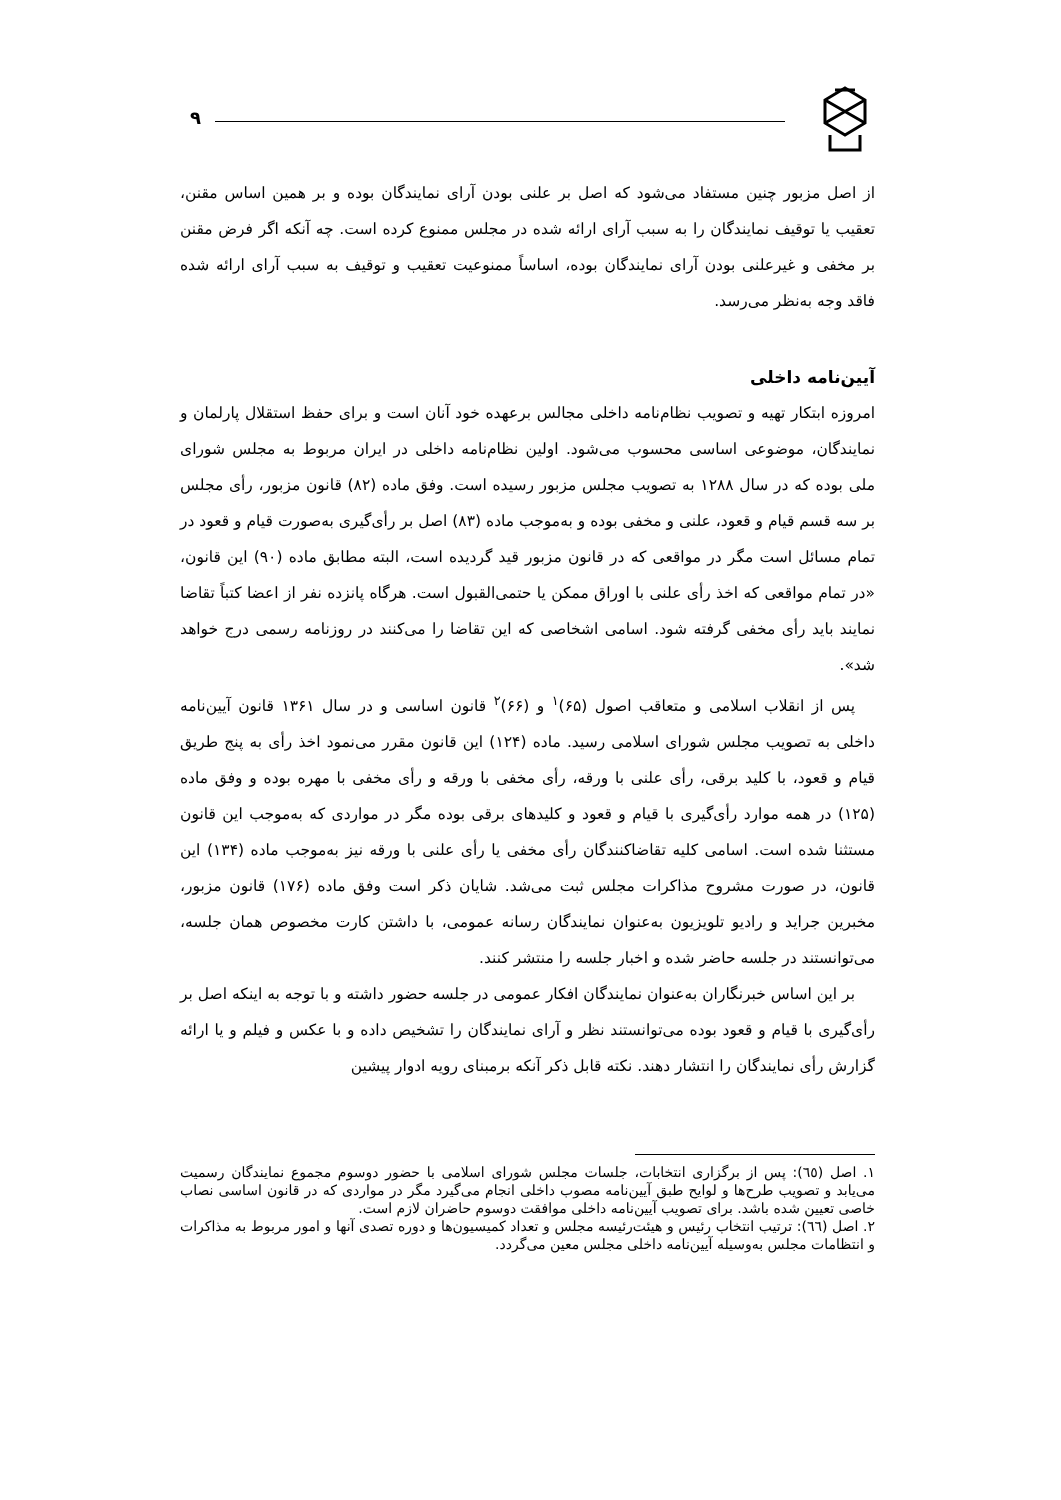۹
از اصل مزبور چنین مستفاد می‌شود که اصل بر علنی بودن آرای نمایندگان بوده و بر همین اساس مقنن، تعقیب یا توقیف نمایندگان را به سبب آرای ارائه شده در مجلس ممنوع کرده است. چه آنکه اگر فرض مقنن بر مخفی و غیرعلنی بودن آرای نمایندگان بوده، اساساً ممنوعیت تعقیب و توقیف به سبب آرای ارائه شده فاقد وجه به‌نظر می‌رسد.
آیین‌نامه داخلی
امروزه ابتکار تهیه و تصویب نظام‌نامه داخلی مجالس برعهده خود آنان است و برای حفظ استقلال پارلمان و نمایندگان، موضوعی اساسی محسوب می‌شود. اولین نظام‌نامه داخلی در ایران مربوط به مجلس شورای ملی بوده که در سال ۱۲۸۸ به تصویب مجلس مزبور رسیده است. وفق ماده (۸۲) قانون مزبور، رأی مجلس بر سه قسم قیام و قعود، علنی و مخفی بوده و به‌موجب ماده (۸۳) اصل بر رأی‌گیری به‌صورت قیام و قعود در تمام مسائل است مگر در مواقعی که در قانون مزبور قید گردیده است، البته مطابق ماده (۹۰) این قانون، «در تمام مواقعی که اخذ رأی علنی با اوراق ممکن یا حتمی‌القبول است. هرگاه پانزده نفر از اعضا کتباً تقاضا نمایند باید رأی مخفی گرفته شود. اسامی اشخاصی که این تقاضا را می‌کنند در روزنامه رسمی درج خواهد شد».
پس از انقلاب اسلامی و متعاقب اصول (۶۵)<sup>۱</sup> و (۶۶)<sup>۲</sup> قانون اساسی و در سال ۱۳۶۱ قانون آیین‌نامه داخلی به تصویب مجلس شورای اسلامی رسید. ماده (۱۲۴) این قانون مقرر می‌نمود اخذ رأی به پنج طریق قیام و قعود، با کلید برقی، رأی علنی با ورقه، رأی مخفی با ورقه و رأی مخفی با مهره بوده و وفق ماده (۱۲۵) در همه موارد رأی‌گیری با قیام و قعود و کلیدهای برقی بوده مگر در مواردی که به‌موجب این قانون مستثنا شده است. اسامی کلیه تقاضاکنندگان رأی مخفی یا رأی علنی با ورقه نیز به‌موجب ماده (۱۳۴) این قانون، در صورت مشروح مذاکرات مجلس ثبت می‌شد. شایان ذکر است وفق ماده (۱۷۶) قانون مزبور، مخبرین جراید و رادیو تلویزیون به‌عنوان نمایندگان رسانه عمومی، با داشتن کارت مخصوص همان جلسه، می‌توانستند در جلسه حاضر شده و اخبار جلسه را منتشر کنند.
بر این اساس خبرنگاران به‌عنوان نمایندگان افکار عمومی در جلسه حضور داشته و با توجه به اینکه اصل بر رأی‌گیری با قیام و قعود بوده می‌توانستند نظر و آرای نمایندگان را تشخیص داده و با عکس و فیلم و یا ارائه گزارش رأی نمایندگان را انتشار دهند. نکته قابل ذکر آنکه برمبنای رویه ادوار پیشین
۱. اصل (٦٥): پس از برگزاری انتخابات، جلسات مجلس شورای اسلامی با حضور دوسوم مجموع نمایندگان رسمیت می‌یابد و تصویب طرح‌ها و لوایح طبق آیین‌نامه مصوب داخلی انجام می‌گیرد مگر در مواردی که در قانون اساسی نصاب خاصی تعیین شده باشد. برای تصویب آیین‌نامه داخلی موافقت دوسوم حاضران لازم است.
۲. اصل (٦٦): ترتیب انتخاب رئیس و هیئت‌رئیسه مجلس و تعداد کمیسیون‌ها و دوره تصدی آنها و امور مربوط به مذاکرات و انتظامات مجلس به‌وسیله آیین‌نامه داخلی مجلس معین می‌گردد.